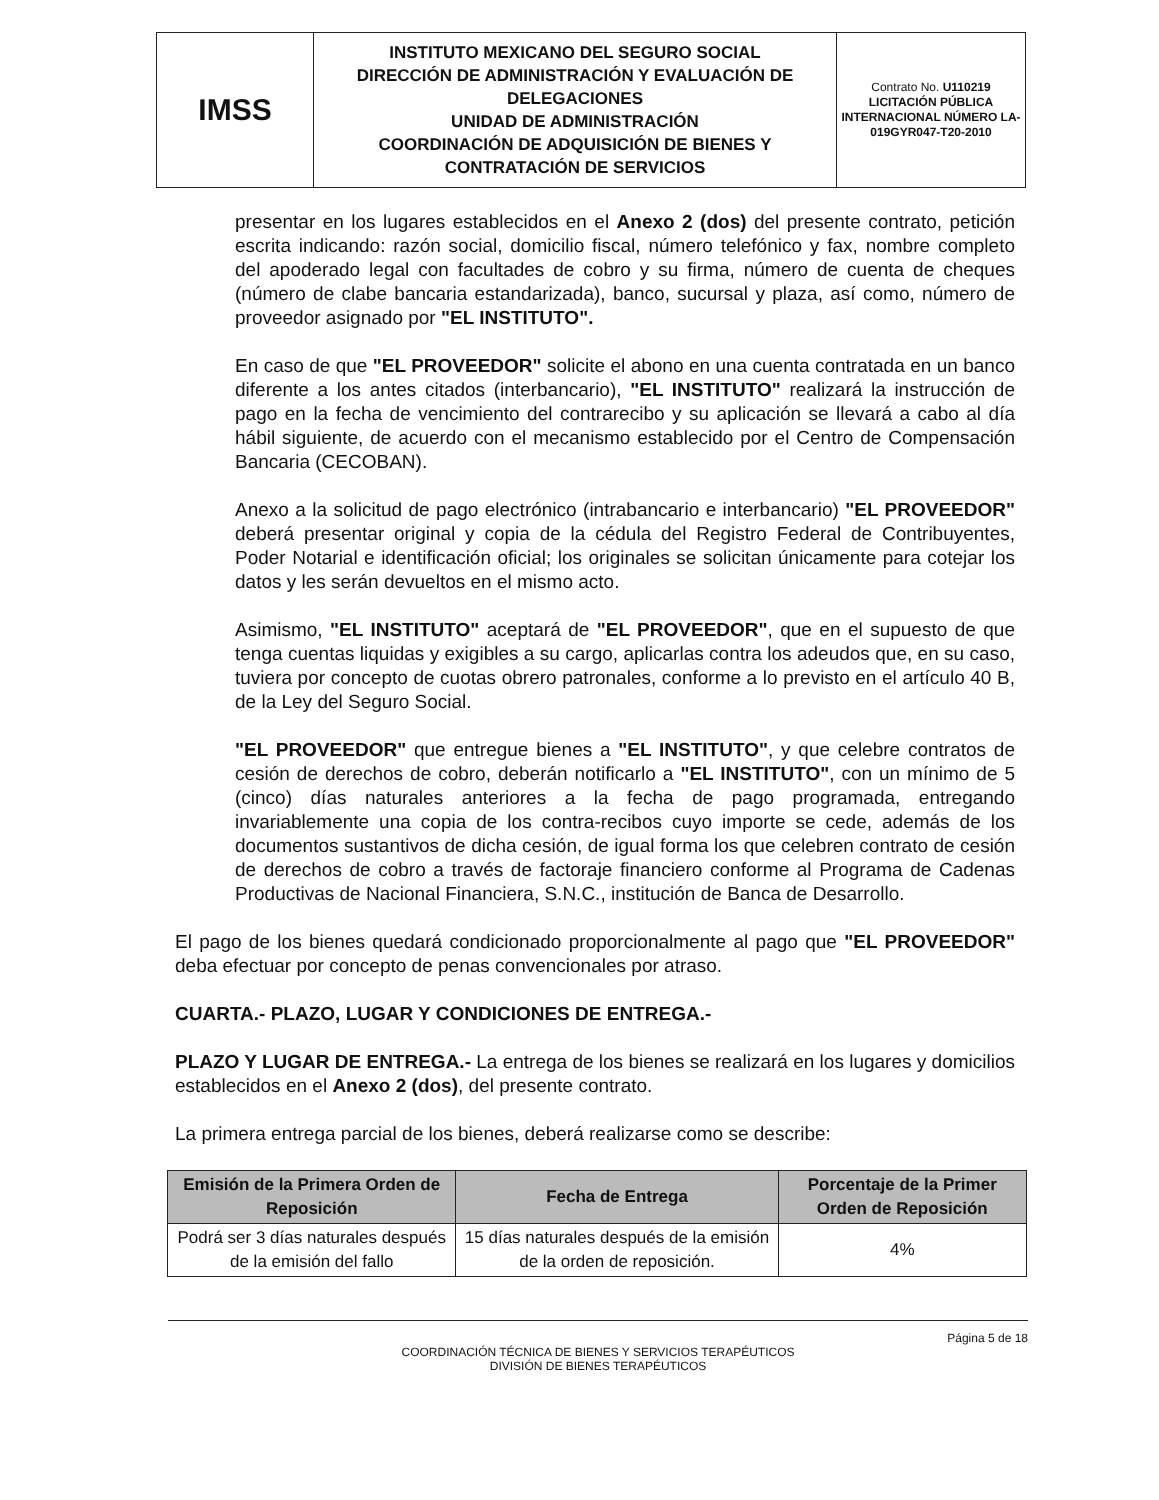| IMSS | INSTITUTO MEXICANO DEL SEGURO SOCIAL DIRECCIÓN DE ADMINISTRACIÓN Y EVALUACIÓN DE DELEGACIONES UNIDAD DE ADMINISTRACIÓN COORDINACIÓN DE ADQUISICIÓN DE BIENES Y CONTRATACIÓN DE SERVICIOS | Contrato No. U110219 LICITACIÓN PÚBLICA INTERNACIONAL NÚMERO LA-019GYR047-T20-2010 |
presentar en los lugares establecidos en el Anexo 2 (dos) del presente contrato, petición escrita indicando: razón social, domicilio fiscal, número telefónico y fax, nombre completo del apoderado legal con facultades de cobro y su firma, número de cuenta de cheques (número de clabe bancaria estandarizada), banco, sucursal y plaza, así como, número de proveedor asignado por "EL INSTITUTO".
En caso de que "EL PROVEEDOR" solicite el abono en una cuenta contratada en un banco diferente a los antes citados (interbancario), "EL INSTITUTO" realizará la instrucción de pago en la fecha de vencimiento del contrarecibo y su aplicación se llevará a cabo al día hábil siguiente, de acuerdo con el mecanismo establecido por el Centro de Compensación Bancaria (CECOBAN).
Anexo a la solicitud de pago electrónico (intrabancario e interbancario) "EL PROVEEDOR" deberá presentar original y copia de la cédula del Registro Federal de Contribuyentes, Poder Notarial e identificación oficial; los originales se solicitan únicamente para cotejar los datos y les serán devueltos en el mismo acto.
Asimismo, "EL INSTITUTO" aceptará de "EL PROVEEDOR", que en el supuesto de que tenga cuentas liquidas y exigibles a su cargo, aplicarlas contra los adeudos que, en su caso, tuviera por concepto de cuotas obrero patronales, conforme a lo previsto en el artículo 40 B, de la Ley del Seguro Social.
"EL PROVEEDOR" que entregue bienes a "EL INSTITUTO", y que celebre contratos de cesión de derechos de cobro, deberán notificarlo a "EL INSTITUTO", con un mínimo de 5 (cinco) días naturales anteriores a la fecha de pago programada, entregando invariablemente una copia de los contra-recibos cuyo importe se cede, además de los documentos sustantivos de dicha cesión, de igual forma los que celebren contrato de cesión de derechos de cobro a través de factoraje financiero conforme al Programa de Cadenas Productivas de Nacional Financiera, S.N.C., institución de Banca de Desarrollo.
El pago de los bienes quedará condicionado proporcionalmente al pago que "EL PROVEEDOR" deba efectuar por concepto de penas convencionales por atraso.
CUARTA.- PLAZO, LUGAR Y CONDICIONES DE ENTREGA.-
PLAZO Y LUGAR DE ENTREGA.- La entrega de los bienes se realizará en los lugares y domicilios establecidos en el Anexo 2 (dos), del presente contrato.
La primera entrega parcial de los bienes, deberá realizarse como se describe:
| Emisión de la Primera Orden de Reposición | Fecha de Entrega | Porcentaje de la Primer Orden de Reposición |
| --- | --- | --- |
| Podrá ser 3 días naturales después de la emisión del fallo | 15 días naturales después de la emisión de la orden de reposición. | 4% |
Página 5 de 18
COORDINACIÓN TÉCNICA DE BIENES Y SERVICIOS TERAPÉUTICOS
DIVISIÓN DE BIENES TERAPÉUTICOS